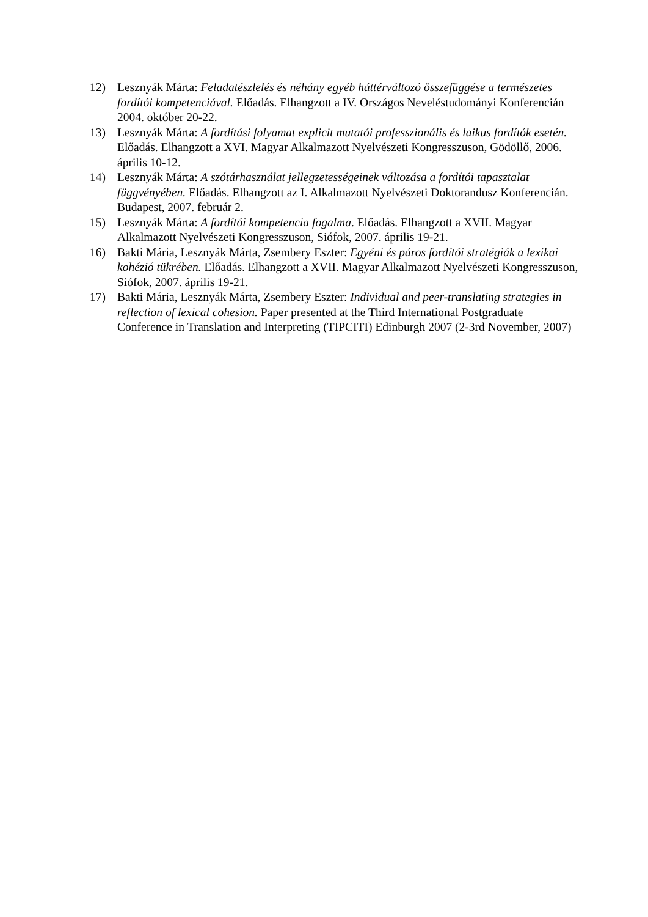12) Lesznyák Márta: Feladatészlelés és néhány egyéb háttérváltozó összefüggése a természetes fordítói kompetenciával. Előadás. Elhangzott a IV. Országos Neveléstudományi Konferencián 2004. október 20-22.
13) Lesznyák Márta: A fordítási folyamat explicit mutatói professzionális és laikus fordítók esetén. Előadás. Elhangzott a XVI. Magyar Alkalmazott Nyelvészeti Kongresszuson, Gödöllő, 2006. április 10-12.
14) Lesznyák Márta: A szótárhasználat jellegzetességeinek változása a fordítói tapasztalat függvényében. Előadás. Elhangzott az I. Alkalmazott Nyelvészeti Doktorandusz Konferencián. Budapest, 2007. február 2.
15) Lesznyák Márta: A fordítói kompetencia fogalma. Előadás. Elhangzott a XVII. Magyar Alkalmazott Nyelvészeti Kongresszuson, Siófok, 2007. április 19-21.
16) Bakti Mária, Lesznyák Márta, Zsembery Eszter: Egyéni és páros fordítói stratégiák a lexikai kohézió tükrében. Előadás. Elhangzott a XVII. Magyar Alkalmazott Nyelvészeti Kongresszuson, Siófok, 2007. április 19-21.
17) Bakti Mária, Lesznyák Márta, Zsembery Eszter: Individual and peer-translating strategies in reflection of lexical cohesion. Paper presented at the Third International Postgraduate Conference in Translation and Interpreting (TIPCITI) Edinburgh 2007 (2-3rd November, 2007)